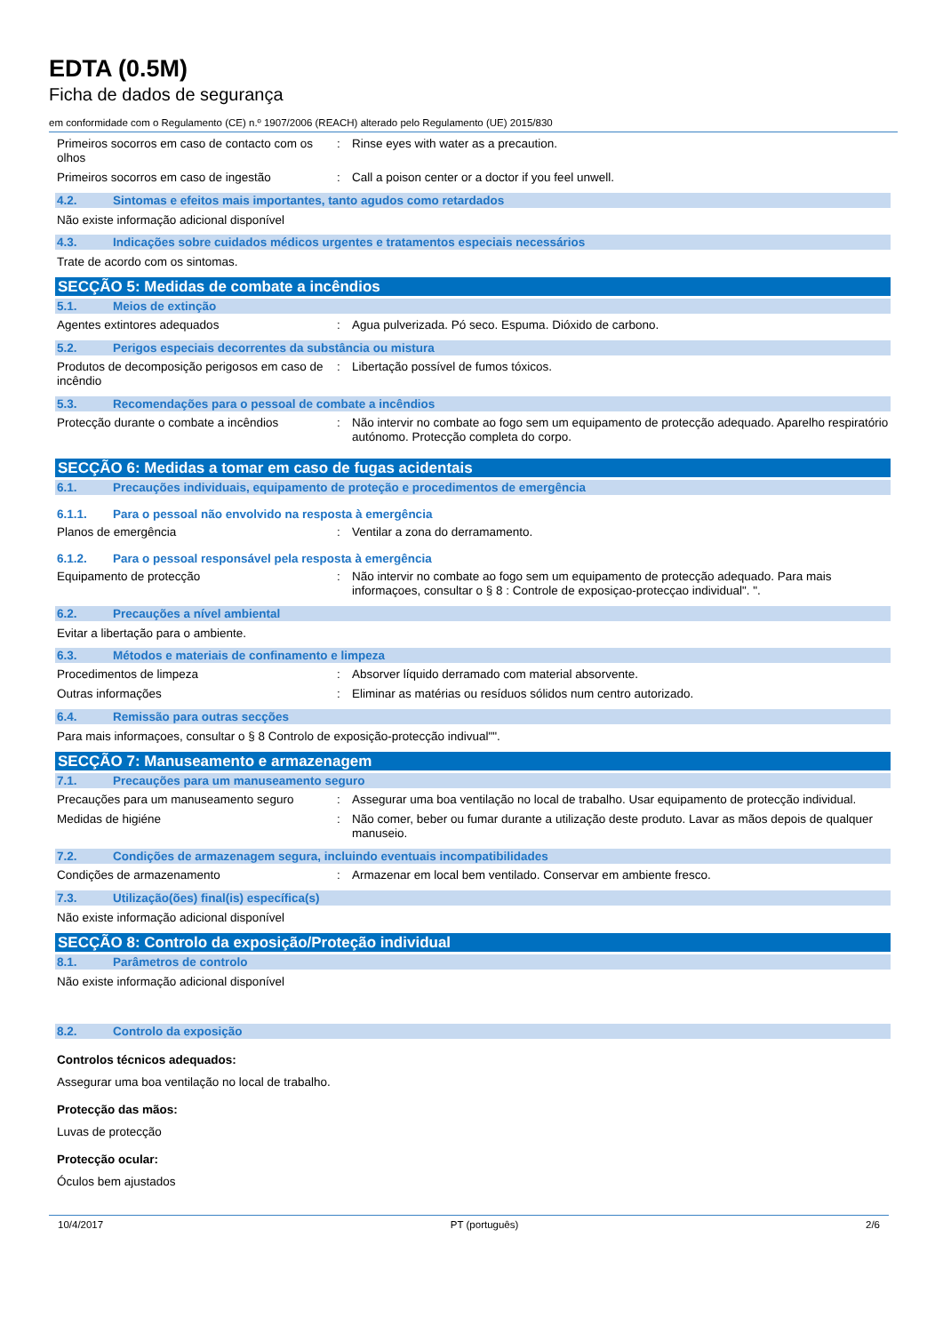EDTA (0.5M)
Ficha de dados de segurança
em conformidade com o Regulamento (CE) n.º 1907/2006 (REACH) alterado pelo Regulamento (UE) 2015/830
Primeiros socorros em caso de contacto com os olhos
: Rinse eyes with water as a precaution.
Primeiros socorros em caso de ingestão : Call a poison center or a doctor if you feel unwell.
4.2. Sintomas e efeitos mais importantes, tanto agudos como retardados
Não existe informação adicional disponível
4.3. Indicações sobre cuidados médicos urgentes e tratamentos especiais necessários
Trate de acordo com os sintomas.
SECÇÃO 5: Medidas de combate a incêndios
5.1. Meios de extinção
Agentes extintores adequados : Agua pulverizada. Pó seco. Espuma. Dióxido de carbono.
5.2. Perigos especiais decorrentes da substância ou mistura
Produtos de decomposição perigosos em caso de incêndio
: Libertação possível de fumos tóxicos.
5.3. Recomendações para o pessoal de combate a incêndios
Protecção durante o combate a incêndios
: Não intervir no combate ao fogo sem um equipamento de protecção adequado. Aparelho respiratório autónomo. Protecção completa do corpo.
SECÇÃO 6: Medidas a tomar em caso de fugas acidentais
6.1. Precauções individuais, equipamento de proteção e procedimentos de emergência
6.1.1. Para o pessoal não envolvido na resposta à emergência
Planos de emergência : Ventilar a zona do derramamento.
6.1.2. Para o pessoal responsável pela resposta à emergência
Equipamento de protecção : Não intervir no combate ao fogo sem um equipamento de protecção adequado. Para mais informaçoes, consultar o § 8 : Controle de exposiçao-protecçao individual". ".
6.2. Precauções a nível ambiental
Evitar a libertação para o ambiente.
6.3. Métodos e materiais de confinamento e limpeza
Procedimentos de limpeza : Absorver líquido derramado com material absorvente.
Outras informações : Eliminar as matérias ou resíduos sólidos num centro autorizado.
6.4. Remissão para outras secções
Para mais informaçoes, consultar o § 8 Controlo de exposição-protecção indivual"".
SECÇÃO 7: Manuseamento e armazenagem
7.1. Precauções para um manuseamento seguro
Precauções para um manuseamento seguro : Assegurar uma boa ventilação no local de trabalho. Usar equipamento de protecção individual.
Medidas de higiéne : Não comer, beber ou fumar durante a utilização deste produto. Lavar as mãos depois de qualquer manuseio.
7.2. Condições de armazenagem segura, incluindo eventuais incompatibilidades
Condições de armazenamento : Armazenar em local bem ventilado. Conservar em ambiente fresco.
7.3. Utilização(ões) final(is) específica(s)
Não existe informação adicional disponível
SECÇÃO 8: Controlo da exposição/Proteção individual
8.1. Parâmetros de controlo
Não existe informação adicional disponível
8.2. Controlo da exposição
Controlos técnicos adequados:
Assegurar uma boa ventilação no local de trabalho.
Protecção das mãos:
Luvas de protecção
Protecção ocular:
Óculos bem ajustados
10/4/2017 PT (português) 2/6